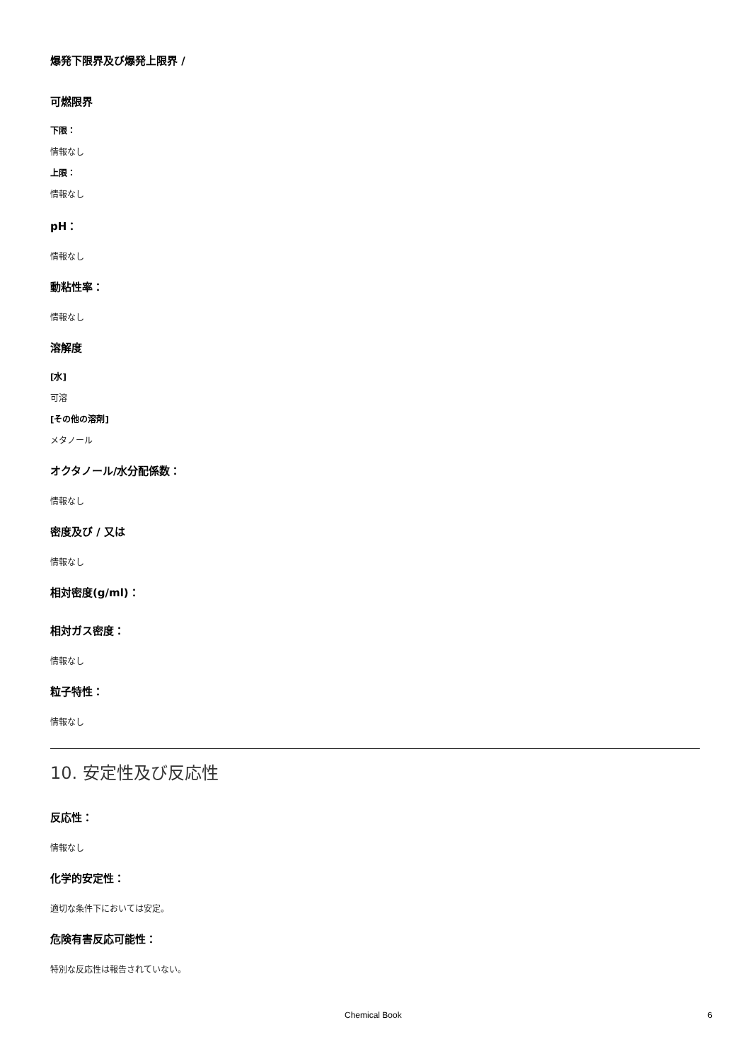爆発下限界及び爆発上限界 /
可燃限界
下限：
情報なし
上限：
情報なし
pH：
情報なし
動粘性率：
情報なし
溶解度
[水]
可溶
[その他の溶剤]
メタノール
オクタノール/水分配係数：
情報なし
密度及び / 又は
情報なし
相対密度(g/ml)：
相対ガス密度：
情報なし
粒子特性：
情報なし
10. 安定性及び反応性
反応性：
情報なし
化学的安定性：
適切な条件下においては安定。
危険有害反応可能性：
特別な反応性は報告されていない。
Chemical Book 6